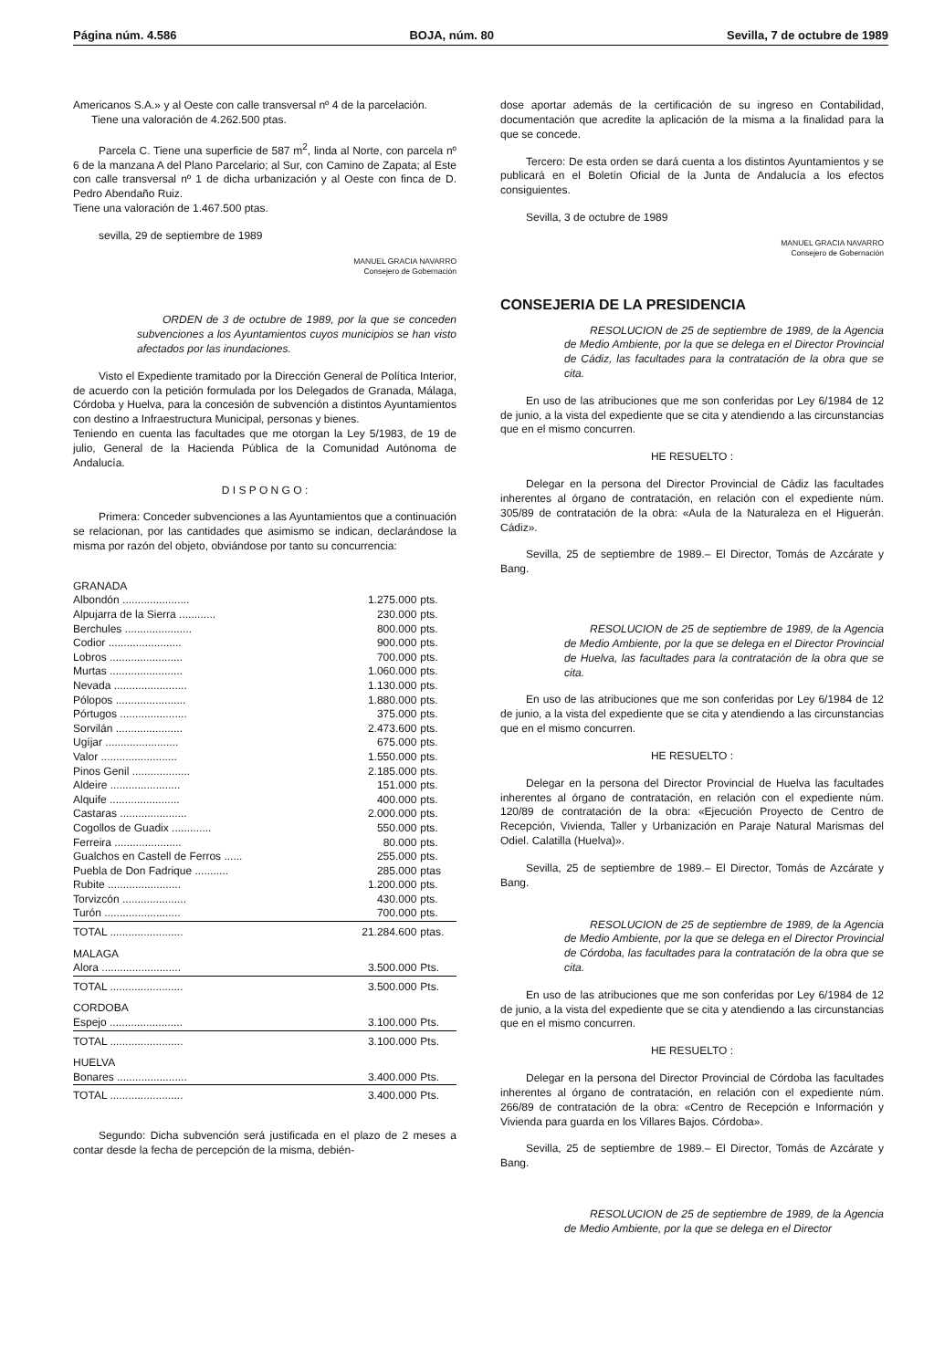Página núm. 4.586 BOJA, núm. 80 Sevilla, 7 de octubre de 1989
Americanos S.A.» y al Oeste con calle transversal nº 4 de la parcelación.
Tiene una valoración de 4.262.500 ptas.
Parcela C. Tiene una superficie de 587 m<sup>2</sup>, linda al Norte, con parcela nº 6 de la manzana A del Plano Parcelario; al Sur, con Camino de Zapata; al Este con calle transversal nº 1 de dicha urbanización y al Oeste con finca de D. Pedro Abendaño Ruiz.
Tiene una valoración de 1.467.500 ptas.
sevilla, 29 de septiembre de 1989
MANUEL GRACIA NAVARRO
Consejero de Gobernación
ORDEN de 3 de octubre de 1989, por la que se conceden subvenciones a los Ayuntamientos cuyos municipios se han visto afectados por las inundaciones.
Visto el Expediente tramitado por la Dirección General de Política Interior, de acuerdo con la petición formulada por los Delegados de Granada, Málaga, Córdoba y Huelva, para la concesión de subvención a distintos Ayuntamientos con destino a Infraestructura Municipal, personas y bienes.
Teniendo en cuenta las facultades que me otorgan la Ley 5/1983, de 19 de julio, General de la Hacienda Pública de la Comunidad Autónoma de Andalucía.
D I S P O N G O :
Primera: Conceder subvenciones a las Ayuntamientos que a continuación se relacionan, por las cantidades que asimismo se indican, declarándose la misma por razón del objeto, obviándose por tanto su concurrencia:
| GRANADA | | |
| Albondón ...................... | 1.275.000 | pts. |
| Alpujarra de la Sierra ............ | 230.000 | pts. |
| Berchules ...................... | 800.000 | pts. |
| Codior ........................ | 900.000 | pts. |
| Lobros ........................ | 700.000 | pts. |
| Murtas ........................ | 1.060.000 | pts. |
| Nevada ........................ | 1.130.000 | pts. |
| Pólopos ....................... | 1.880.000 | pts. |
| Pórtugos ...................... | 375.000 | pts. |
| Sorvilán ...................... | 2.473.600 | pts. |
| Ugíjar ........................ | 675.000 | pts. |
| Valor ......................... | 1.550.000 | pts. |
| Pinos Genil ................... | 2.185.000 | pts. |
| Aldeire ....................... | 151.000 | pts. |
| Alquife ....................... | 400.000 | pts. |
| Castaras ...................... | 2.000.000 | pts. |
| Cogollos de Guadix ............. | 550.000 | pts. |
| Ferreira ...................... | 80.000 | pts. |
| Gualchos en Castell de Ferros ...... | 255.000 | pts. |
| Puebla de Don Fadrique ........... | 285.000 | ptas |
| Rubite ........................ | 1.200.000 | pts. |
| Torvizcón ..................... | 430.000 | pts. |
| Turón ......................... | 700.000 | pts. |
| TOTAL ........................ | 21.284.600 | ptas. |
| MALAGA | | |
| Alora .......................... | 3.500.000 | Pts. |
| TOTAL ........................ | 3.500.000 | Pts. |
| CORDOBA | | |
| Espejo ........................ | 3.100.000 | Pts. |
| TOTAL ........................ | 3.100.000 | Pts. |
| HUELVA | | |
| Bonares ....................... | 3.400.000 | Pts. |
| TOTAL ........................ | 3.400.000 | Pts. |
Segundo: Dicha subvención será justificada en el plazo de 2 meses a contar desde la fecha de percepción de la misma, debién-
dose aportar además de la certificación de su ingreso en Contabilidad, documentación que acredite la aplicación de la misma a la finalidad para la que se concede.
Tercero: De esta orden se dará cuenta a los distintos Ayuntamientos y se publicará en el Boletín Oficial de la Junta de Andalucía a los efectos consiguientes.
Sevilla, 3 de octubre de 1989
MANUEL GRACIA NAVARRO
Consejero de Gobernación
CONSEJERIA DE LA PRESIDENCIA
RESOLUCION de 25 de septiembre de 1989, de la Agencia de Medio Ambiente, por la que se delega en el Director Provincial de Cádiz, las facultades para la contratación de la obra que se cita.
En uso de las atribuciones que me son conferidas por Ley 6/1984 de 12 de junio, a la vista del expediente que se cita y atendiendo a las circunstancias que en el mismo concurren.
HE RESUELTO :
Delegar en la persona del Director Provincial de Cádiz las facultades inherentes al órgano de contratación, en relación con el expediente núm. 305/89 de contratación de la obra: «Aula de la Naturaleza en el Higuerán. Cádiz».
Sevilla, 25 de septiembre de 1989.– El Director, Tomás de Azcárate y Bang.
RESOLUCION de 25 de septiembre de 1989, de la Agencia de Medio Ambiente, por la que se delega en el Director Provincial de Huelva, las facultades para la contratación de la obra que se cita.
En uso de las atribuciones que me son conferidas por Ley 6/1984 de 12 de junio, a la vista del expediente que se cita y atendiendo a las circunstancias que en el mismo concurren.
HE RESUELTO :
Delegar en la persona del Director Provincial de Huelva las facultades inherentes al órgano de contratación, en relación con el expediente núm. 120/89 de contratación de la obra: «Ejecución Proyecto de Centro de Recepción, Vivienda, Taller y Urbanización en Paraje Natural Marismas del Odiel. Calatilla (Huelva)».
Sevilla, 25 de septiembre de 1989.– El Director, Tomás de Azcárate y Bang.
RESOLUCION de 25 de septiembre de 1989, de la Agencia de Medio Ambiente, por la que se delega en el Director Provincial de Córdoba, las facultades para la contratación de la obra que se cita.
En uso de las atribuciones que me son conferidas por Ley 6/1984 de 12 de junio, a la vista del expediente que se cita y atendiendo a las circunstancias que en el mismo concurren.
HE RESUELTO :
Delegar en la persona del Director Provincial de Córdoba las facultades inherentes al órgano de contratación, en relación con el expediente núm. 266/89 de contratación de la obra: «Centro de Recepción e Información y Vivienda para guarda en los Villares Bajos. Córdoba».
Sevilla, 25 de septiembre de 1989.– El Director, Tomás de Azcárate y Bang.
RESOLUCION de 25 de septiembre de 1989, de la Agencia de Medio Ambiente, por la que se delega en el Director